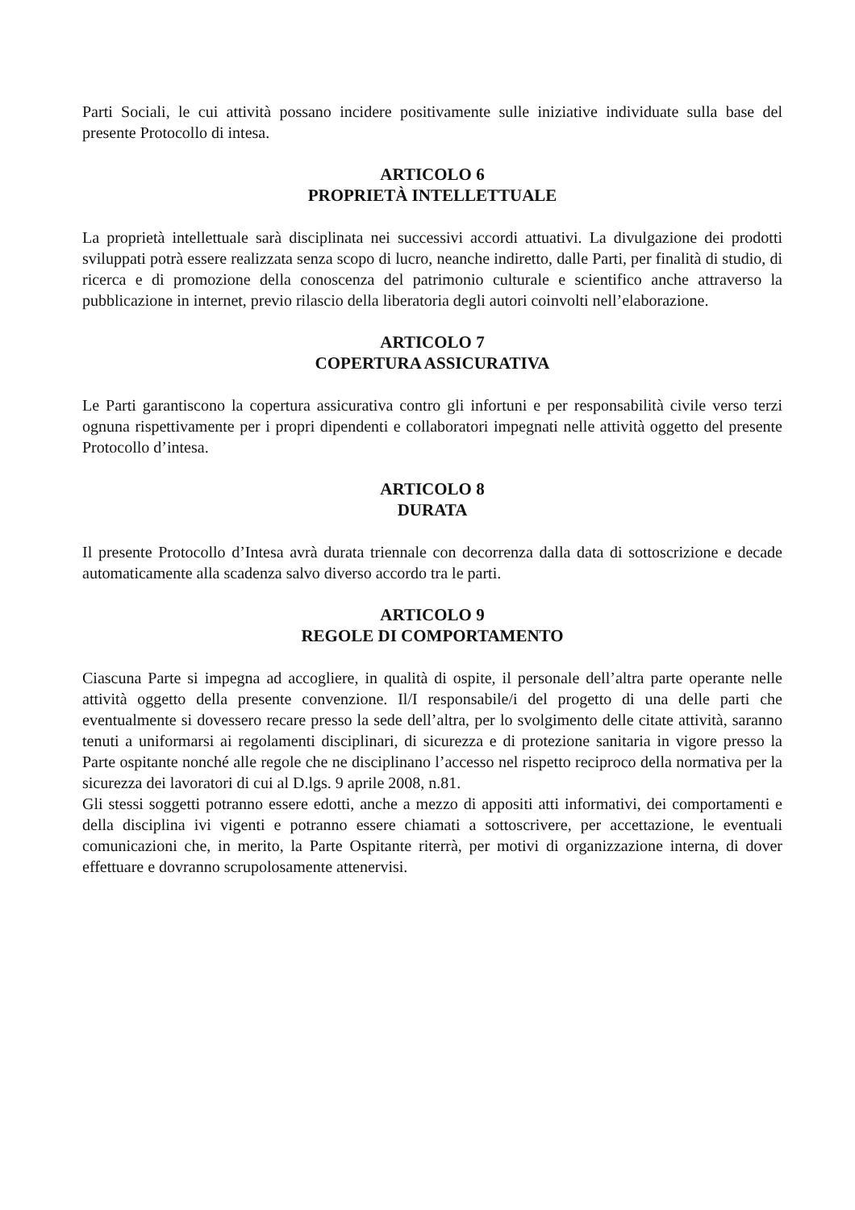Parti Sociali, le cui attività possano incidere positivamente sulle iniziative individuate sulla base del presente Protocollo di intesa.
ARTICOLO 6
PROPRIETÀ INTELLETTUALE
La proprietà intellettuale sarà disciplinata nei successivi accordi attuativi. La divulgazione dei prodotti sviluppati potrà essere realizzata senza scopo di lucro, neanche indiretto, dalle Parti, per finalità di studio, di ricerca e di promozione della conoscenza del patrimonio culturale e scientifico anche attraverso la pubblicazione in internet, previo rilascio della liberatoria degli autori coinvolti nell’elaborazione.
ARTICOLO 7
COPERTURA ASSICURATIVA
Le Parti garantiscono la copertura assicurativa contro gli infortuni e per responsabilità civile verso terzi ognuna rispettivamente per i propri dipendenti e collaboratori impegnati nelle attività oggetto del presente Protocollo d’intesa.
ARTICOLO 8
DURATA
Il presente Protocollo d’Intesa avrà durata triennale con decorrenza dalla data di sottoscrizione e decade automaticamente alla scadenza salvo diverso accordo tra le parti.
ARTICOLO 9
REGOLE DI COMPORTAMENTO
Ciascuna Parte si impegna ad accogliere, in qualità di ospite, il personale dell’altra parte operante nelle attività oggetto della presente convenzione. Il/I responsabile/i del progetto di una delle parti che eventualmente si dovessero recare presso la sede dell’altra, per lo svolgimento delle citate attività, saranno tenuti a uniformarsi ai regolamenti disciplinari, di sicurezza e di protezione sanitaria in vigore presso la Parte ospitante nonché alle regole che ne disciplinano l’accesso nel rispetto reciproco della normativa per la sicurezza dei lavoratori di cui al D.lgs. 9 aprile 2008, n.81.
Gli stessi soggetti potranno essere edotti, anche a mezzo di appositi atti informativi, dei comportamenti e della disciplina ivi vigenti e potranno essere chiamati a sottoscrivere, per accettazione, le eventuali comunicazioni che, in merito, la Parte Ospitante riterrà, per motivi di organizzazione interna, di dover effettuare e dovranno scrupolosamente attenervisi.